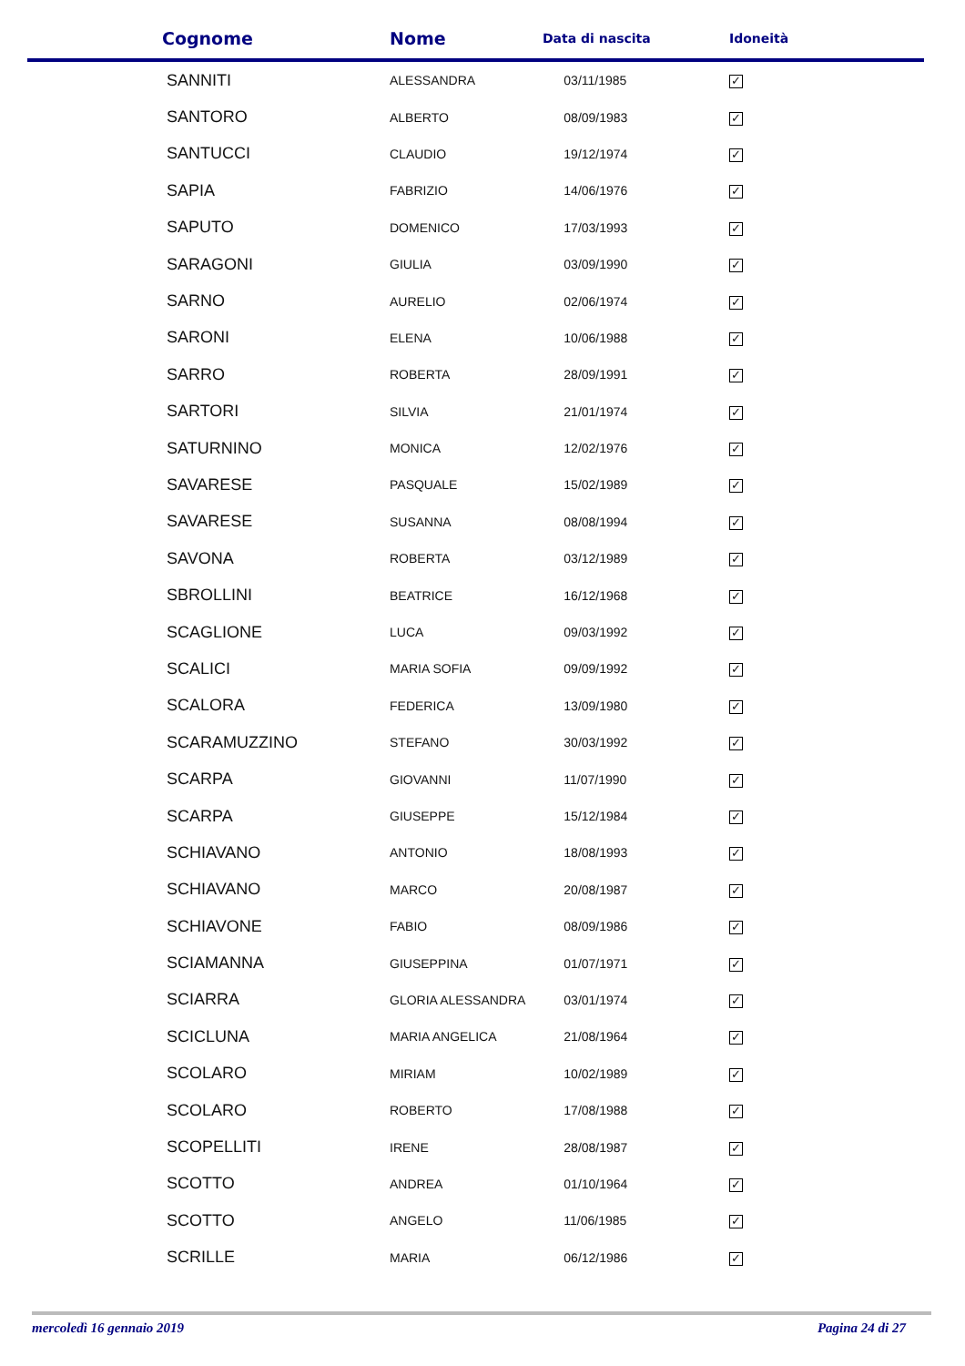| Cognome | Nome | Data di nascita | Idoneità |
| --- | --- | --- | --- |
| SANNITI | ALESSANDRA | 03/11/1985 | ✓ |
| SANTORO | ALBERTO | 08/09/1983 | ✓ |
| SANTUCCI | CLAUDIO | 19/12/1974 | ✓ |
| SAPIA | FABRIZIO | 14/06/1976 | ✓ |
| SAPUTO | DOMENICO | 17/03/1993 | ✓ |
| SARAGONI | GIULIA | 03/09/1990 | ✓ |
| SARNO | AURELIO | 02/06/1974 | ✓ |
| SARONI | ELENA | 10/06/1988 | ✓ |
| SARRO | ROBERTA | 28/09/1991 | ✓ |
| SARTORI | SILVIA | 21/01/1974 | ✓ |
| SATURNINO | MONICA | 12/02/1976 | ✓ |
| SAVARESE | PASQUALE | 15/02/1989 | ✓ |
| SAVARESE | SUSANNA | 08/08/1994 | ✓ |
| SAVONA | ROBERTA | 03/12/1989 | ✓ |
| SBROLLINI | BEATRICE | 16/12/1968 | ✓ |
| SCAGLIONE | LUCA | 09/03/1992 | ✓ |
| SCALICI | MARIA SOFIA | 09/09/1992 | ✓ |
| SCALORA | FEDERICA | 13/09/1980 | ✓ |
| SCARAMUZZINO | STEFANO | 30/03/1992 | ✓ |
| SCARPA | GIOVANNI | 11/07/1990 | ✓ |
| SCARPA | GIUSEPPE | 15/12/1984 | ✓ |
| SCHIAVANO | ANTONIO | 18/08/1993 | ✓ |
| SCHIAVANO | MARCO | 20/08/1987 | ✓ |
| SCHIAVONE | FABIO | 08/09/1986 | ✓ |
| SCIAMANNA | GIUSEPPINA | 01/07/1971 | ✓ |
| SCIARRA | GLORIA ALESSANDRA | 03/01/1974 | ✓ |
| SCICLUNA | MARIA ANGELICA | 21/08/1964 | ✓ |
| SCOLARO | MIRIAM | 10/02/1989 | ✓ |
| SCOLARO | ROBERTO | 17/08/1988 | ✓ |
| SCOPELLITI | IRENE | 28/08/1987 | ✓ |
| SCOTTO | ANDREA | 01/10/1964 | ✓ |
| SCOTTO | ANGELO | 11/06/1985 | ✓ |
| SCRILLE | MARIA | 06/12/1986 | ✓ |
mercoledì 16 gennaio 2019 Pagina 24 di 27